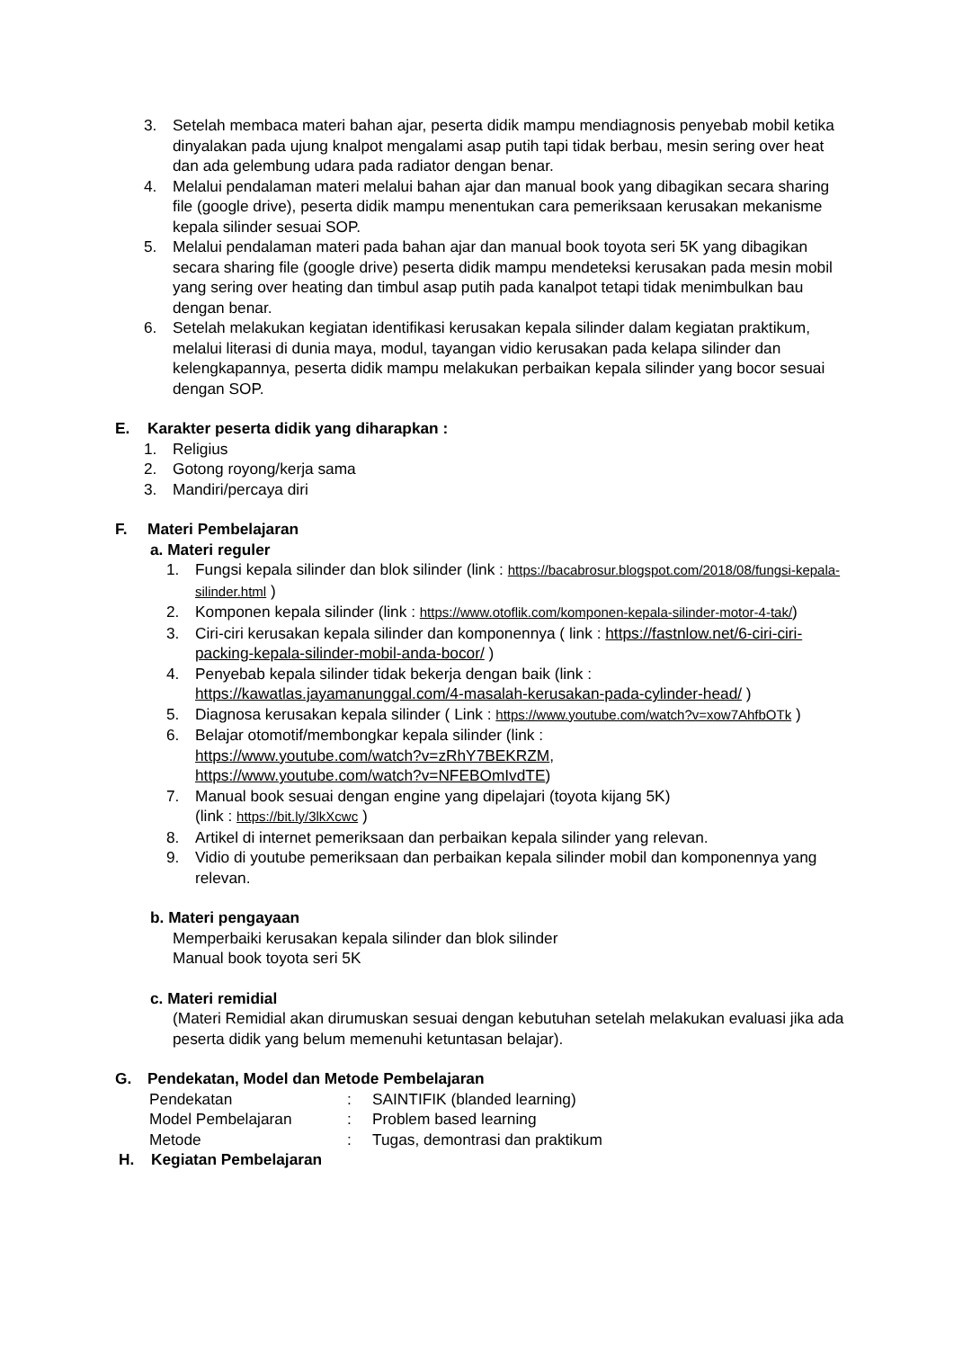3. Setelah membaca materi bahan ajar, peserta didik mampu mendiagnosis penyebab mobil ketika dinyalakan pada ujung knalpot mengalami asap putih tapi tidak berbau, mesin sering over heat dan ada gelembung udara pada radiator dengan benar.
4. Melalui pendalaman materi melalui bahan ajar dan manual book yang dibagikan secara sharing file (google drive), peserta didik mampu menentukan cara pemeriksaan kerusakan mekanisme kepala silinder sesuai SOP.
5. Melalui pendalaman materi pada bahan ajar dan manual book toyota seri 5K yang dibagikan secara sharing file (google drive) peserta didik mampu mendeteksi kerusakan pada mesin mobil yang sering over heating dan timbul asap putih pada kanalpot tetapi tidak menimbulkan bau dengan benar.
6. Setelah melakukan kegiatan identifikasi kerusakan kepala silinder dalam kegiatan praktikum, melalui literasi di dunia maya, modul, tayangan vidio kerusakan pada kelapa silinder dan kelengkapannya, peserta didik mampu melakukan perbaikan kepala silinder yang bocor sesuai dengan SOP.
E. Karakter peserta didik yang diharapkan :
1. Religius
2. Gotong royong/kerja sama
3. Mandiri/percaya diri
F. Materi Pembelajaran
a. Materi reguler
1. Fungsi kepala silinder dan blok silinder (link : https://bacabrosur.blogspot.com/2018/08/fungsi-kepala-silinder.html )
2. Komponen kepala silinder (link : https://www.otoflik.com/komponen-kepala-silinder-motor-4-tak/)
3. Ciri-ciri kerusakan kepala silinder dan komponennya ( link : https://fastnlow.net/6-ciri-ciri-packing-kepala-silinder-mobil-anda-bocor/ )
4. Penyebab kepala silinder tidak bekerja dengan baik (link : https://kawatlas.jayamanunggal.com/4-masalah-kerusakan-pada-cylinder-head/ )
5. Diagnosa kerusakan kepala silinder ( Link : https://www.youtube.com/watch?v=xow7AhfbOTk )
6. Belajar otomotif/membongkar kepala silinder (link :
https://www.youtube.com/watch?v=zRhY7BEKRZM,
https://www.youtube.com/watch?v=NFEBOmIvdTE)
7. Manual book sesuai dengan engine yang dipelajari (toyota kijang 5K)
(link : https://bit.ly/3lkXcwc )
8. Artikel di internet pemeriksaan dan perbaikan kepala silinder yang relevan.
9. Vidio di youtube pemeriksaan dan perbaikan kepala silinder mobil dan komponennya yang relevan.
b. Materi pengayaan
Memperbaiki kerusakan kepala silinder dan blok silinder
Manual book toyota seri 5K
c. Materi remidial
(Materi Remidial akan dirumuskan sesuai dengan kebutuhan setelah melakukan evaluasi jika ada peserta didik yang belum memenuhi ketuntasan belajar).
G. Pendekatan, Model dan Metode Pembelajaran
| Pendekatan | : | SAINTIFIK (blanded learning) |
| Model Pembelajaran | : | Problem based learning |
| Metode | : | Tugas, demontrasi dan praktikum |
H. Kegiatan Pembelajaran